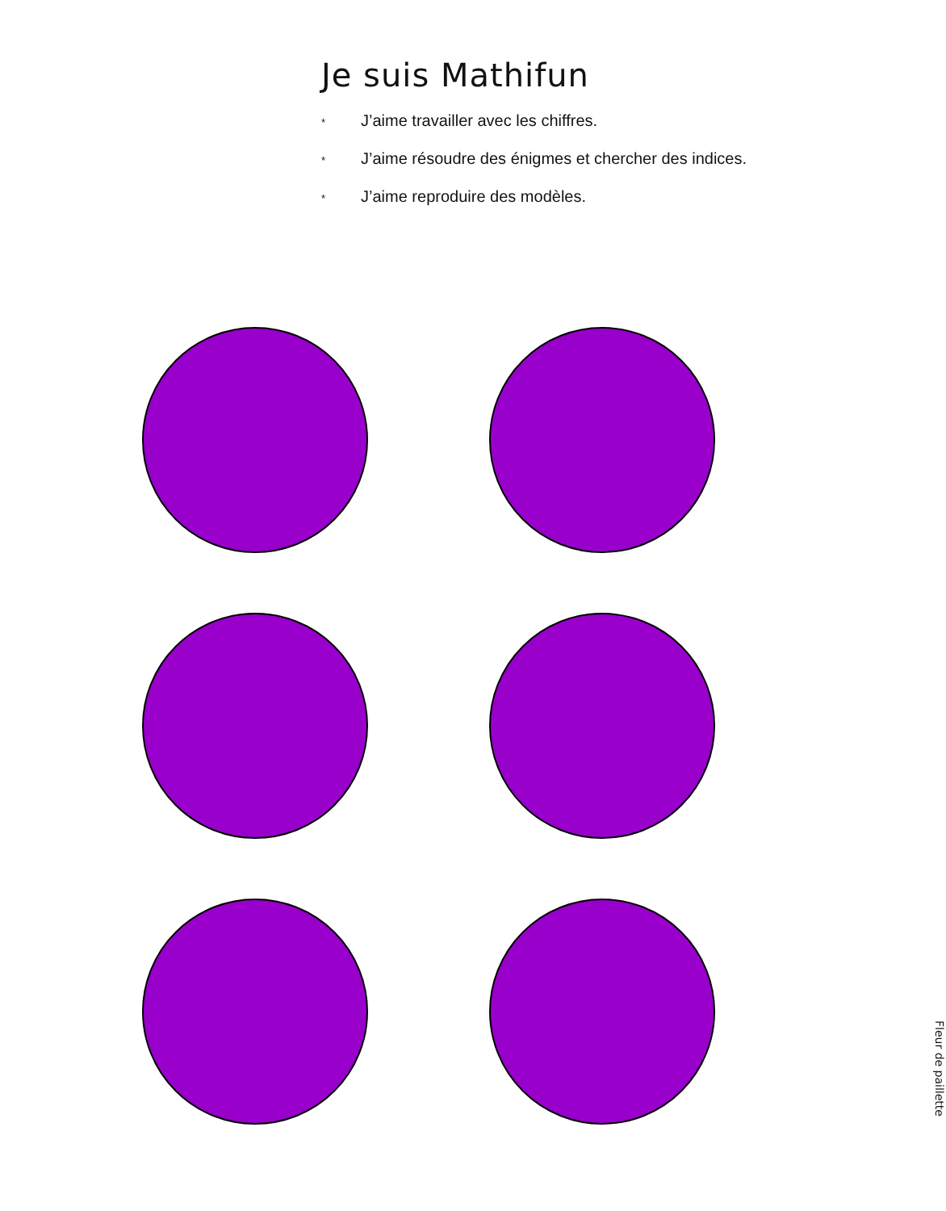Je suis Mathifun
* J’aime travailler avec les chiffres.
* J’aime résoudre des énigmes et chercher des indices.
* J’aime reproduire des modèles.
Fleur de paillette